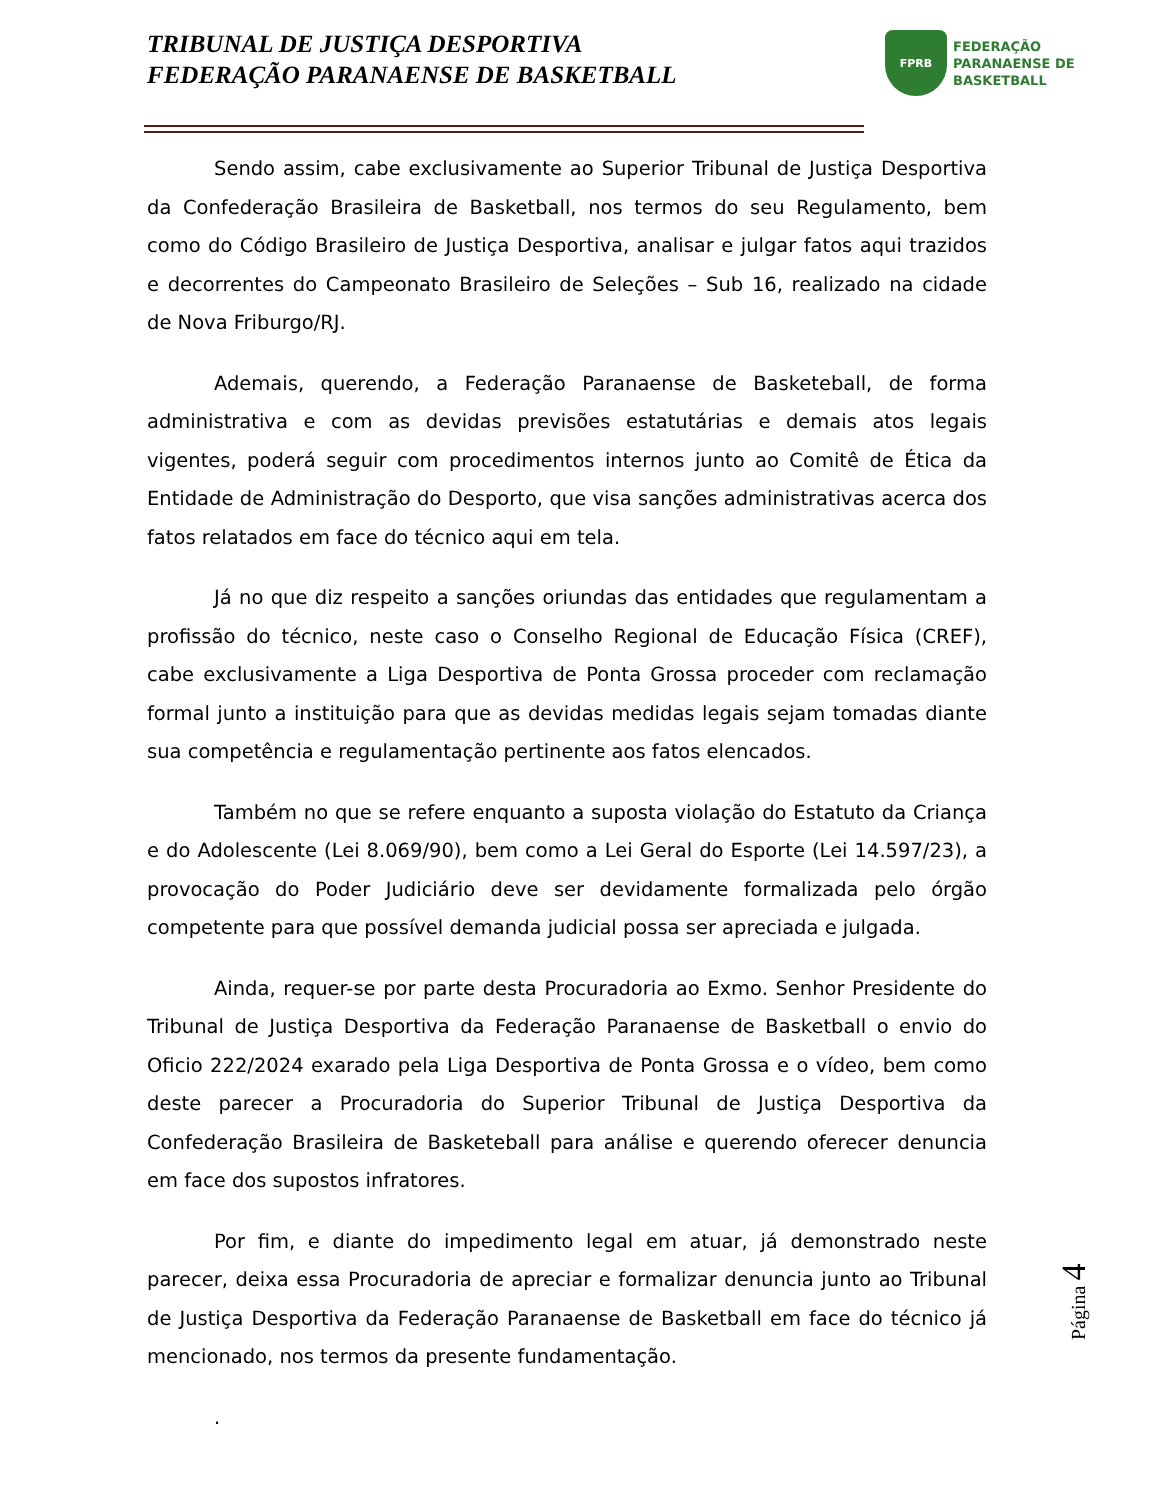TRIBUNAL DE JUSTIÇA DESPORTIVA
FEDERAÇÃO PARANAENSE DE BASKETBALL
FPRB
FEDERAÇÃO
PARANAENSE DE
BASKETBALL
Sendo assim, cabe exclusivamente ao Superior Tribunal de Justiça Desportiva da Confederação Brasileira de Basketball, nos termos do seu Regulamento, bem como do Código Brasileiro de Justiça Desportiva, analisar e julgar fatos aqui trazidos e decorrentes do Campeonato Brasileiro de Seleções – Sub 16, realizado na cidade de Nova Friburgo/RJ.
Ademais, querendo, a Federação Paranaense de Basketeball, de forma administrativa e com as devidas previsões estatutárias e demais atos legais vigentes, poderá seguir com procedimentos internos junto ao Comitê de Ética da Entidade de Administração do Desporto, que visa sanções administrativas acerca dos fatos relatados em face do técnico aqui em tela.
Já no que diz respeito a sanções oriundas das entidades que regulamentam a profissão do técnico, neste caso o Conselho Regional de Educação Física (CREF), cabe exclusivamente a Liga Desportiva de Ponta Grossa proceder com reclamação formal junto a instituição para que as devidas medidas legais sejam tomadas diante sua competência e regulamentação pertinente aos fatos elencados.
Também no que se refere enquanto a suposta violação do Estatuto da Criança e do Adolescente (Lei 8.069/90), bem como a Lei Geral do Esporte (Lei 14.597/23), a provocação do Poder Judiciário deve ser devidamente formalizada pelo órgão competente para que possível demanda judicial possa ser apreciada e julgada.
Ainda, requer-se por parte desta Procuradoria ao Exmo. Senhor Presidente do Tribunal de Justiça Desportiva da Federação Paranaense de Basketball o envio do Oficio 222/2024 exarado pela Liga Desportiva de Ponta Grossa e o vídeo, bem como deste parecer a Procuradoria do Superior Tribunal de Justiça Desportiva da Confederação Brasileira de Basketeball para análise e querendo oferecer denuncia em face dos supostos infratores.
Por fim, e diante do impedimento legal em atuar, já demonstrado neste parecer, deixa essa Procuradoria de apreciar e formalizar denuncia junto ao Tribunal de Justiça Desportiva da Federação Paranaense de Basketball em face do técnico já mencionado, nos termos da presente fundamentação.
.
Página 4